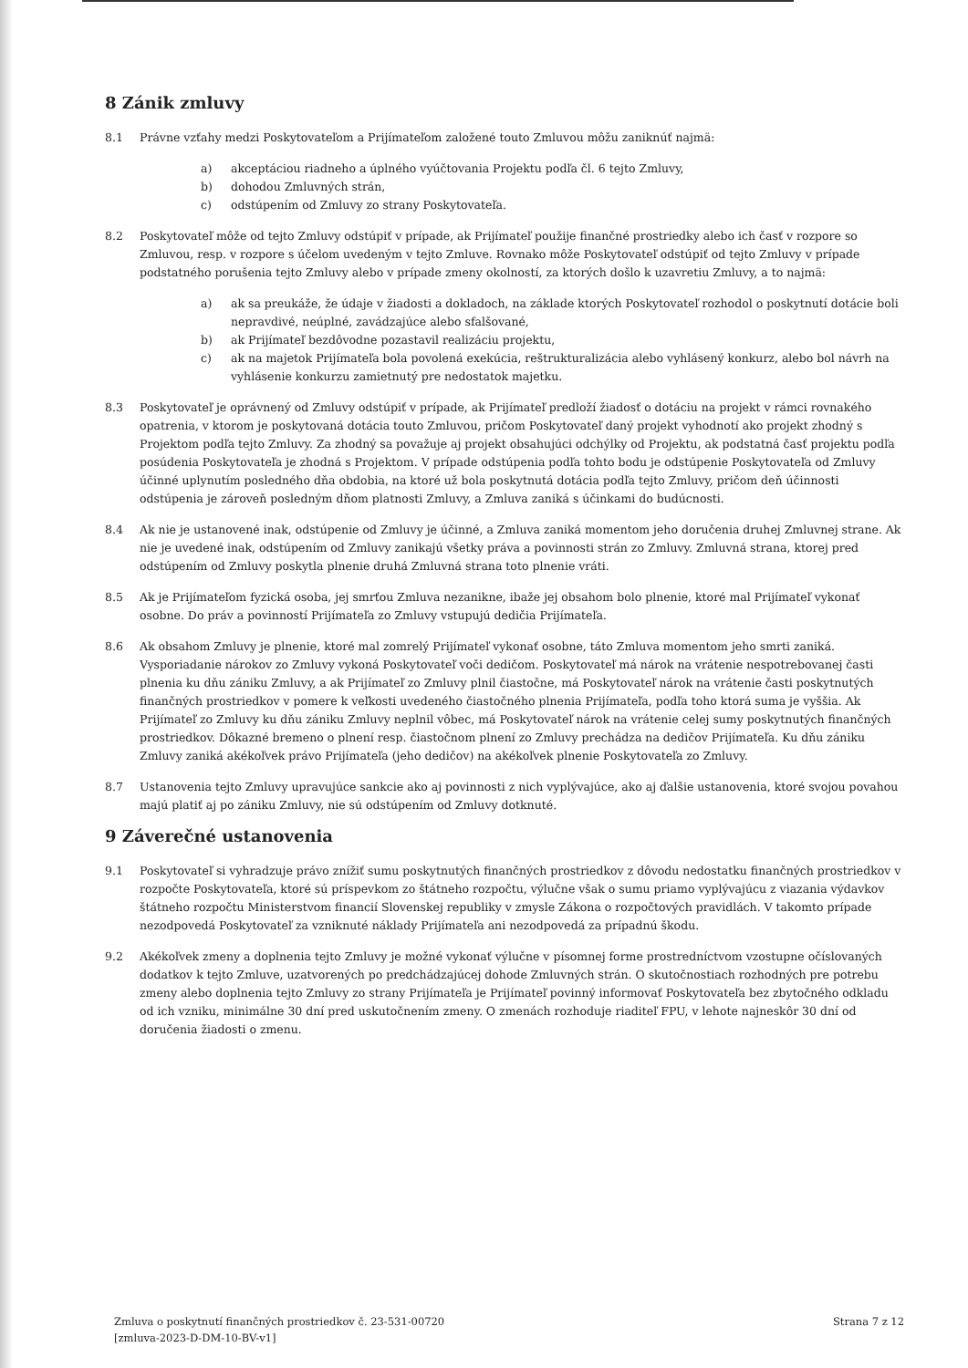8 Zánik zmluvy
8.1 Právne vzťahy medzi Poskytovateľom a Prijímateľom založené touto Zmluvou môžu zaniknúť najmä:
a) akceptáciou riadneho a úplného vyúčtovania Projektu podľa čl. 6 tejto Zmluvy,
b) dohodou Zmluvných strán,
c) odstúpením od Zmluvy zo strany Poskytovateľa.
8.2 Poskytovateľ môže od tejto Zmluvy odstúpiť v prípade, ak Prijímateľ použije finančné prostriedky alebo ich časť v rozpore so Zmluvou, resp. v rozpore s účelom uvedeným v tejto Zmluve. Rovnako môže Poskytovateľ odstúpiť od tejto Zmluvy v prípade podstatného porušenia tejto Zmluvy alebo v prípade zmeny okolností, za ktorých došlo k uzavretiu Zmluvy, a to najmä:
a) ak sa preukáže, že údaje v žiadosti a dokladoch, na základe ktorých Poskytovateľ rozhodol o poskytnutí dotácie boli nepravdivé, neúplné, zavádzajúce alebo sfalšované,
b) ak Prijímateľ bezdôvodne pozastavil realizáciu projektu,
c) ak na majetok Prijímateľa bola povolená exekúcia, reštrukturalizácia alebo vyhlásený konkurz, alebo bol návrh na vyhlásenie konkurzu zamietnutý pre nedostatok majetku.
8.3 Poskytovateľ je oprávnený od Zmluvy odstúpiť v prípade, ak Prijímateľ predloží žiadosť o dotáciu na projekt v rámci rovnakého opatrenia, v ktorom je poskytovaná dotácia touto Zmluvou, pričom Poskytovateľ daný projekt vyhodnotí ako projekt zhodný s Projektom podľa tejto Zmluvy. Za zhodný sa považuje aj projekt obsahujúci odchýlky od Projektu, ak podstatná časť projektu podľa posúdenia Poskytovateľa je zhodná s Projektom. V prípade odstúpenia podľa tohto bodu je odstúpenie Poskytovateľa od Zmluvy účinné uplynutím posledného dňa obdobia, na ktoré už bola poskytnutá dotácia podľa tejto Zmluvy, pričom deň účinnosti odstúpenia je zároveň posledným dňom platnosti Zmluvy, a Zmluva zaniká s účinkami do budúcnosti.
8.4 Ak nie je ustanovené inak, odstúpenie od Zmluvy je účinné, a Zmluva zaniká momentom jeho doručenia druhej Zmluvnej strane. Ak nie je uvedené inak, odstúpením od Zmluvy zanikajú všetky práva a povinnosti strán zo Zmluvy. Zmluvná strana, ktorej pred odstúpením od Zmluvy poskytla plnenie druhá Zmluvná strana toto plnenie vráti.
8.5 Ak je Prijímateľom fyzická osoba, jej smrťou Zmluva nezanikne, ibaže jej obsahom bolo plnenie, ktoré mal Prijímateľ vykonať osobne. Do práv a povinností Prijímateľa zo Zmluvy vstupujú dedičia Prijímateľa.
8.6 Ak obsahom Zmluvy je plnenie, ktoré mal zomrelý Prijímateľ vykonať osobne, táto Zmluva momentom jeho smrti zaniká. Vysporiadanie nárokov zo Zmluvy vykoná Poskytovateľ voči dedičom. Poskytovateľ má nárok na vrátenie nespotrebovanej časti plnenia ku dňu zániku Zmluvy, a ak Prijímateľ zo Zmluvy plnil čiastočne, má Poskytovateľ nárok na vrátenie časti poskytnutých finančných prostriedkov v pomere k veľkosti uvedeného čiastočného plnenia Prijímateľa, podľa toho ktorá suma je vyššia. Ak Prijímateľ zo Zmluvy ku dňu zániku Zmluvy neplnil vôbec, má Poskytovateľ nárok na vrátenie celej sumy poskytnutých finančných prostriedkov. Dôkazné bremeno o plnení resp. čiastočnom plnení zo Zmluvy prechádza na dedičov Prijímateľa. Ku dňu zániku Zmluvy zaniká akékoľvek právo Prijímateľa (jeho dedičov) na akékoľvek plnenie Poskytovateľa zo Zmluvy.
8.7 Ustanovenia tejto Zmluvy upravujúce sankcie ako aj povinnosti z nich vyplývajúce, ako aj ďalšie ustanovenia, ktoré svojou povahou majú platiť aj po zániku Zmluvy, nie sú odstúpením od Zmluvy dotknuté.
9 Záverečné ustanovenia
9.1 Poskytovateľ si vyhradzuje právo znížiť sumu poskytnutých finančných prostriedkov z dôvodu nedostatku finančných prostriedkov v rozpočte Poskytovateľa, ktoré sú príspevkom zo štátneho rozpočtu, výlučne však o sumu priamo vyplývajúcu z viazania výdavkov štátneho rozpočtu Ministerstvom financií Slovenskej republiky v zmysle Zákona o rozpočtových pravidlách. V takomto prípade nezodpovedá Poskytovateľ za vzniknuté náklady Prijímateľa ani nezodpovedá za prípadnú škodu.
9.2 Akékoľvek zmeny a doplnenia tejto Zmluvy je možné vykonať výlučne v písomnej forme prostredníctvom vzostupne očíslovaných dodatkov k tejto Zmluve, uzatvorených po predchádzajúcej dohode Zmluvných strán. O skutočnostiach rozhodných pre potrebu zmeny alebo doplnenia tejto Zmluvy zo strany Prijímateľa je Prijímateľ povinný informovať Poskytovateľa bez zbytočného odkladu od ich vzniku, minimálne 30 dní pred uskutočnením zmeny. O zmenách rozhoduje riaditeľ FPU, v lehote najneskôr 30 dní od doručenia žiadosti o zmenu.
Zmluva o poskytnutí finančných prostriedkov č. 23-531-00720
[zmluva-2023-D-DM-10-BV-v1]
Strana 7 z 12